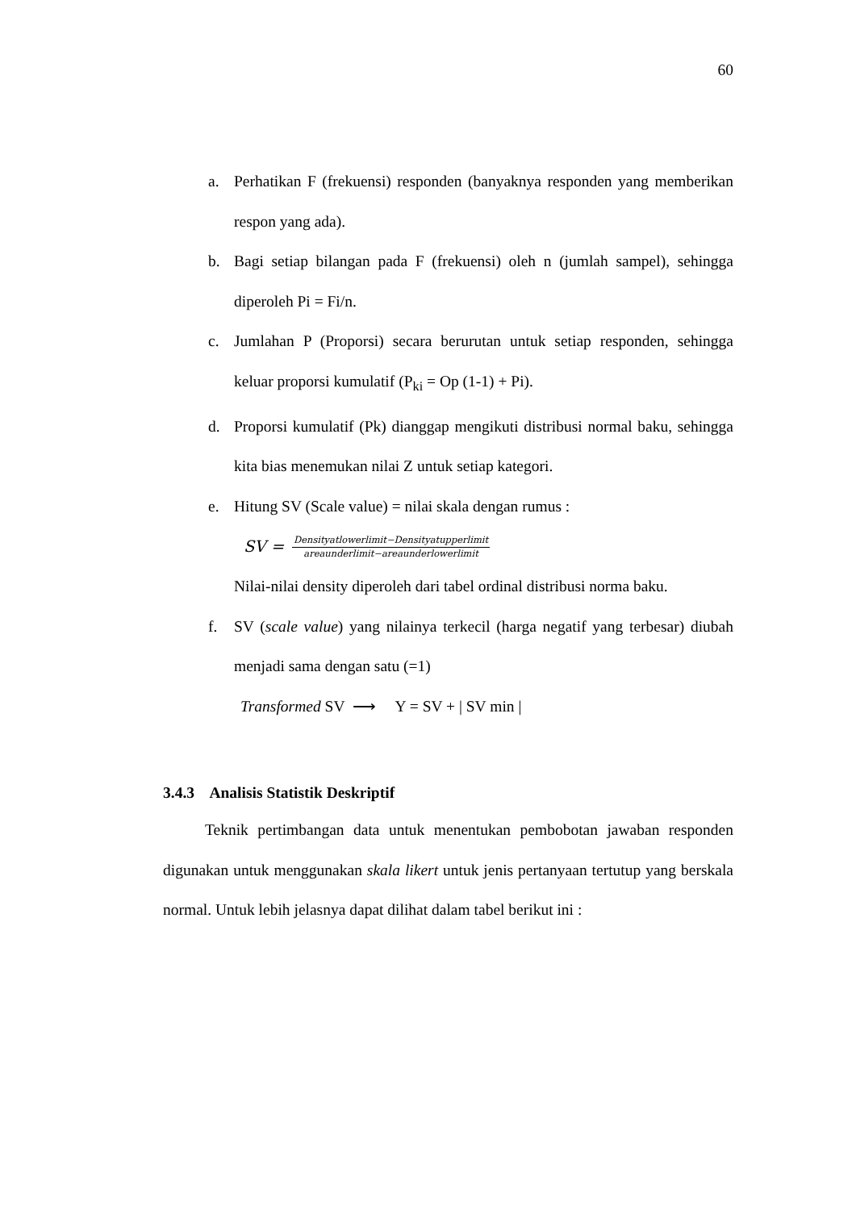60
a. Perhatikan F (frekuensi) responden (banyaknya responden yang memberikan respon yang ada).
b. Bagi setiap bilangan pada F (frekuensi) oleh n (jumlah sampel), sehingga diperoleh Pi = Fi/n.
c. Jumlahan P (Proporsi) secara berurutan untuk setiap responden, sehingga keluar proporsi kumulatif (P<sub>ki</sub> = Op (1-1) + Pi).
d. Proporsi kumulatif (Pk) dianggap mengikuti distribusi normal baku, sehingga kita bias menemukan nilai Z untuk setiap kategori.
e. Hitung SV (Scale value) = nilai skala dengan rumus :
SV = Densityatlowerlimit−Densityatupperlimit areaunderlimit−areaunderlowerlimit
Nilai-nilai density diperoleh dari tabel ordinal distribusi norma baku.
f. SV (scale value) yang nilainya terkecil (harga negatif yang terbesar) diubah menjadi sama dengan satu (=1)
Transformed SV ⟶ Y = SV + | SV min |
3.4.3 Analisis Statistik Deskriptif
Teknik pertimbangan data untuk menentukan pembobotan jawaban responden digunakan untuk menggunakan skala likert untuk jenis pertanyaan tertutup yang berskala normal. Untuk lebih jelasnya dapat dilihat dalam tabel berikut ini :